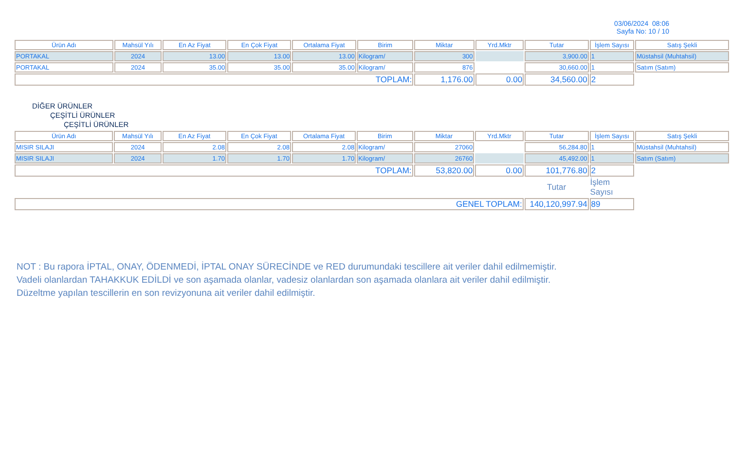03/06/2024 08:06
Sayfa No: 10 / 10
| Ürün Adı | Mahsül Yılı | En Az Fiyat | En Çok Fiyat | Ortalama Fiyat | Birim | Miktar | Yrd.Mktr | Tutar | İşlem Sayısı | Satış Şekli |
| --- | --- | --- | --- | --- | --- | --- | --- | --- | --- | --- |
| PORTAKAL | 2024 | 13.00 | 13.00 | 13.00 | Kilogram/ | 300 | | 3,900.00 | 1 | Müstahsil (Muhtahsil) |
| PORTAKAL | 2024 | 35.00 | 35.00 | 35.00 | Kilogram/ | 876 | | 30,660.00 | 1 | Satım (Satım) |
| TOPLAM: | | | | | | 1,176.00 | 0.00 | 34,560.00 | 2 | |
DİĞER ÜRÜNLER
ÇEŞİTLİ ÜRÜNLER
ÇEŞİTLİ ÜRÜNLER
| Ürün Adı | Mahsül Yılı | En Az Fiyat | En Çok Fiyat | Ortalama Fiyat | Birim | Miktar | Yrd.Mktr | Tutar | İşlem Sayısı | Satış Şekli |
| --- | --- | --- | --- | --- | --- | --- | --- | --- | --- | --- |
| MISIR SILAJI | 2024 | 2.08 | 2.08 | 2.08 | Kilogram/ | 27060 | | 56,284.80 | 1 | Müstahsil (Muhtahsil) |
| MISIR SILAJI | 2024 | 1.70 | 1.70 | 1.70 | Kilogram/ | 26760 | | 45,492.00 | 1 | Satım (Satım) |
| TOPLAM: | | | | | | 53,820.00 | 0.00 | 101,776.80 | 2 | |
| | | | | | | | | Tutar | İşlem Sayısı | |
| GENEL TOPLAM: | | | | | | | | 140,120,997.94 | 89 | |
NOT : Bu rapora İPTAL, ONAY, ÖDENMEDİ, İPTAL ONAY SÜRECİNDE ve RED durumundaki tescillere ait veriler dahil edilmemiştir.
Vadeli olanlardan TAHAKKUK EDİLDİ ve son aşamada olanlar, vadesiz olanlardan son aşamada olanlara ait veriler dahil edilmiştir.
Düzeltme yapılan tescillerin en son revizyonuna ait veriler dahil edilmiştir.